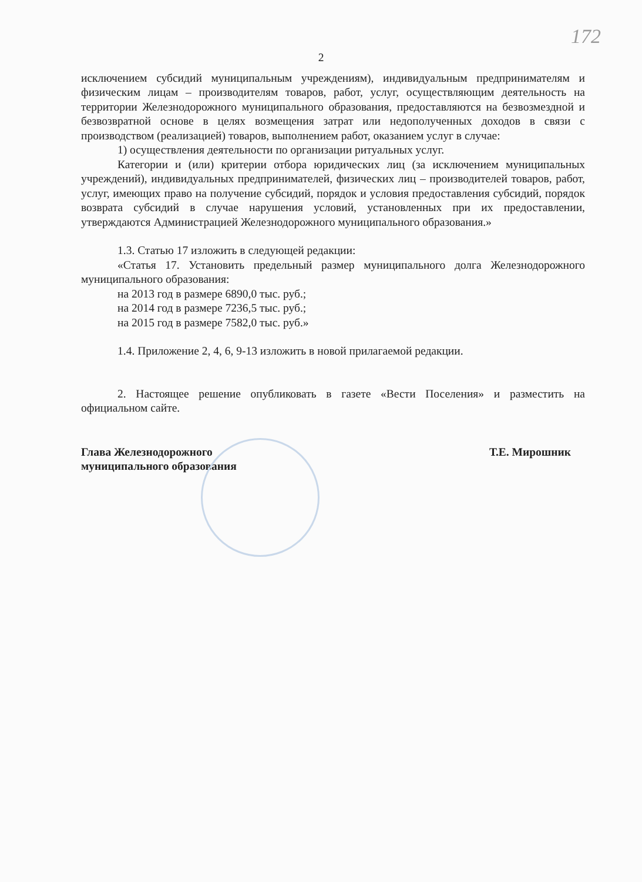172
2
исключением субсидий муниципальным учреждениям), индивидуальным предпринимателям и физическим лицам – производителям товаров, работ, услуг, осуществляющим деятельность на территории Железнодорожного муниципального образования, предоставляются на безвозмездной и безвозвратной основе в целях возмещения затрат или недополученных доходов в связи с производством (реализацией) товаров, выполнением работ, оказанием услуг в случае:
1) осуществления деятельности по организации ритуальных услуг.
Категории и (или) критерии отбора юридических лиц (за исключением муниципальных учреждений), индивидуальных предпринимателей, физических лиц – производителей товаров, работ, услуг, имеющих право на получение субсидий, порядок и условия предоставления субсидий, порядок возврата субсидий в случае нарушения условий, установленных при их предоставлении, утверждаются Администрацией Железнодорожного муниципального образования.»
1.3. Статью 17 изложить в следующей редакции:
«Статья 17. Установить предельный размер муниципального долга Железнодорожного муниципального образования:
на 2013 год в размере 6890,0 тыс. руб.;
на 2014 год в размере 7236,5 тыс. руб.;
на 2015 год в размере 7582,0 тыс. руб.»
1.4. Приложение 2, 4, 6, 9-13 изложить в новой прилагаемой редакции.
2. Настоящее решение опубликовать в газете «Вести Поселения» и разместить на официальном сайте.
Глава Железнодорожного
муниципального образования
Т.Е. Мирошник